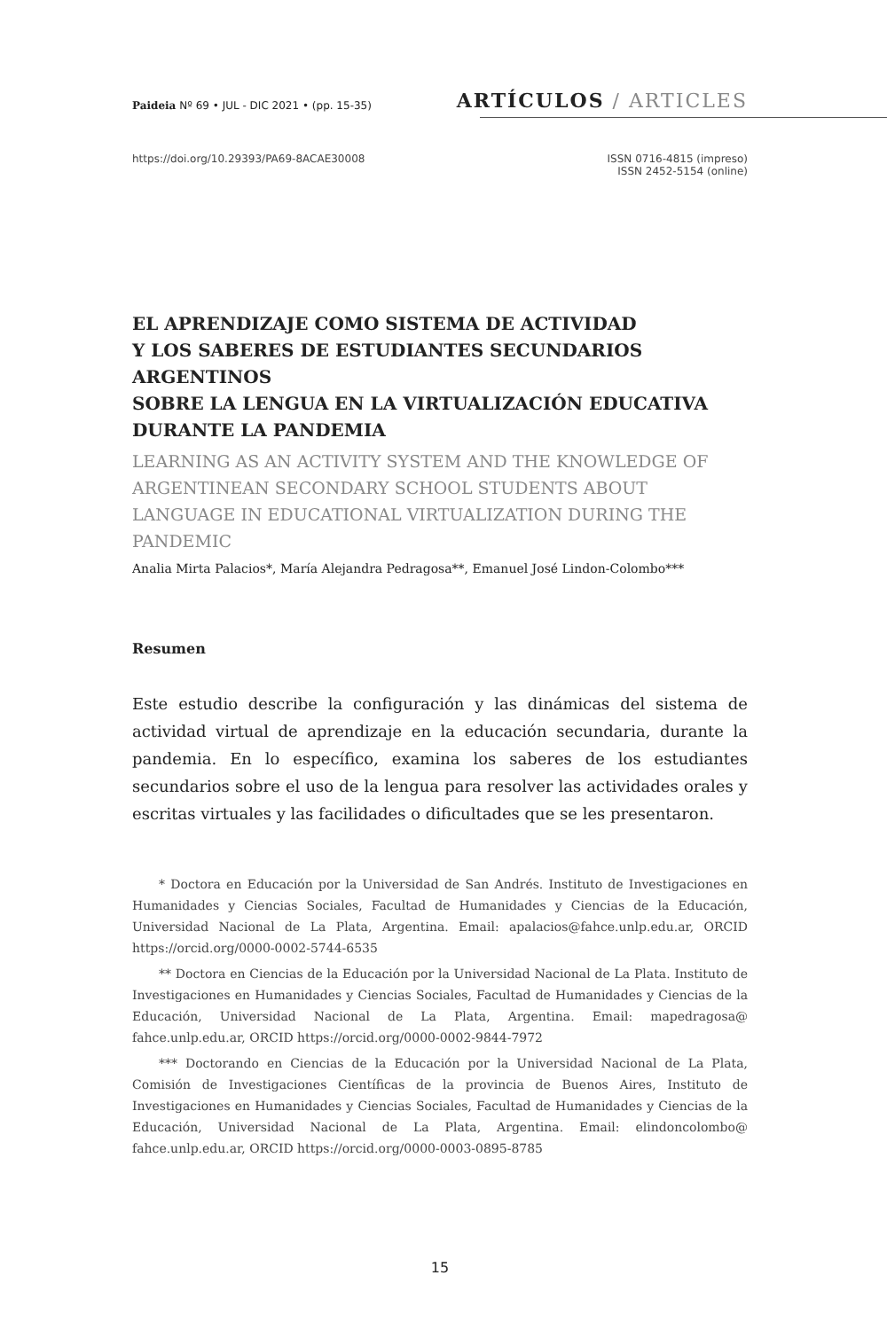Paideia Nº 69 • JUL - DIC 2021 • (pp. 15-35) ARTÍCULOS / ARTICLES
https://doi.org/10.29393/PA69-8ACAE30008 ISSN 0716-4815 (impreso)
ISSN 2452-5154 (online)
EL APRENDIZAJE COMO SISTEMA DE ACTIVIDAD
Y LOS SABERES DE ESTUDIANTES SECUNDARIOS ARGENTINOS
SOBRE LA LENGUA EN LA VIRTUALIZACIÓN EDUCATIVA
DURANTE LA PANDEMIA
LEARNING AS AN ACTIVITY SYSTEM AND THE KNOWLEDGE OF ARGENTINEAN SECONDARY SCHOOL STUDENTS ABOUT LANGUAGE IN EDUCATIONAL VIRTUALIZATION DURING THE PANDEMIC
Analia Mirta Palacios*, María Alejandra Pedragosa**, Emanuel José Lindon-Colombo***
Resumen
Este estudio describe la configuración y las dinámicas del sistema de actividad virtual de aprendizaje en la educación secundaria, durante la pandemia. En lo específico, examina los saberes de los estudiantes secundarios sobre el uso de la lengua para resolver las actividades orales y escritas virtuales y las facilidades o dificultades que se les presentaron.
* Doctora en Educación por la Universidad de San Andrés. Instituto de Investigaciones en Humanidades y Ciencias Sociales, Facultad de Humanidades y Ciencias de la Educación, Universidad Nacional de La Plata, Argentina. Email: apalacios@fahce.unlp.edu.ar, ORCID https://orcid.org/0000-0002-5744-6535
** Doctora en Ciencias de la Educación por la Universidad Nacional de La Plata. Instituto de Investigaciones en Humanidades y Ciencias Sociales, Facultad de Humanidades y Ciencias de la Educación, Universidad Nacional de La Plata, Argentina. Email: mapedragosa@ fahce.unlp.edu.ar, ORCID https://orcid.org/0000-0002-9844-7972
*** Doctorando en Ciencias de la Educación por la Universidad Nacional de La Plata, Comisión de Investigaciones Científicas de la provincia de Buenos Aires, Instituto de Investigaciones en Humanidades y Ciencias Sociales, Facultad de Humanidades y Ciencias de la Educación, Universidad Nacional de La Plata, Argentina. Email: elindoncolombo@ fahce.unlp.edu.ar, ORCID https://orcid.org/0000-0003-0895-8785
15